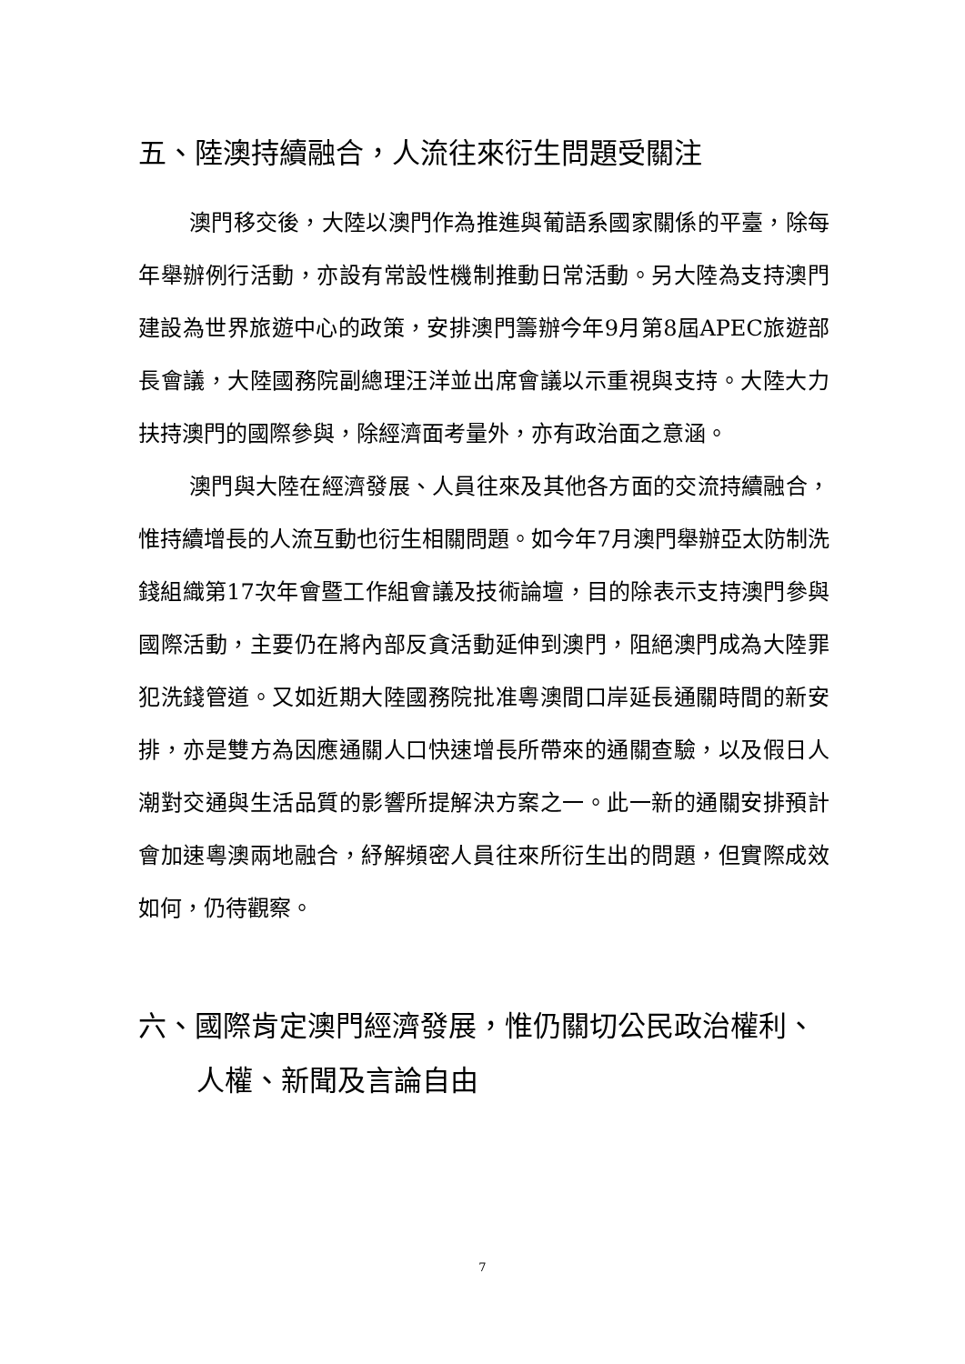五、陸澳持續融合，人流往來衍生問題受關注
澳門移交後，大陸以澳門作為推進與葡語系國家關係的平臺，除每年舉辦例行活動，亦設有常設性機制推動日常活動。另大陸為支持澳門建設為世界旅遊中心的政策，安排澳門籌辦今年9月第8屆APEC旅遊部長會議，大陸國務院副總理汪洋並出席會議以示重視與支持。大陸大力扶持澳門的國際參與，除經濟面考量外，亦有政治面之意涵。
澳門與大陸在經濟發展、人員往來及其他各方面的交流持續融合，惟持續增長的人流互動也衍生相關問題。如今年7月澳門舉辦亞太防制洗錢組織第17次年會暨工作組會議及技術論壇，目的除表示支持澳門參與國際活動，主要仍在將內部反貪活動延伸到澳門，阻絕澳門成為大陸罪犯洗錢管道。又如近期大陸國務院批准粵澳間口岸延長通關時間的新安排，亦是雙方為因應通關人口快速增長所帶來的通關查驗，以及假日人潮對交通與生活品質的影響所提解決方案之一。此一新的通關安排預計會加速粵澳兩地融合，紓解頻密人員往來所衍生出的問題，但實際成效如何，仍待觀察。
六、國際肯定澳門經濟發展，惟仍關切公民政治權利、人權、新聞及言論自由
7